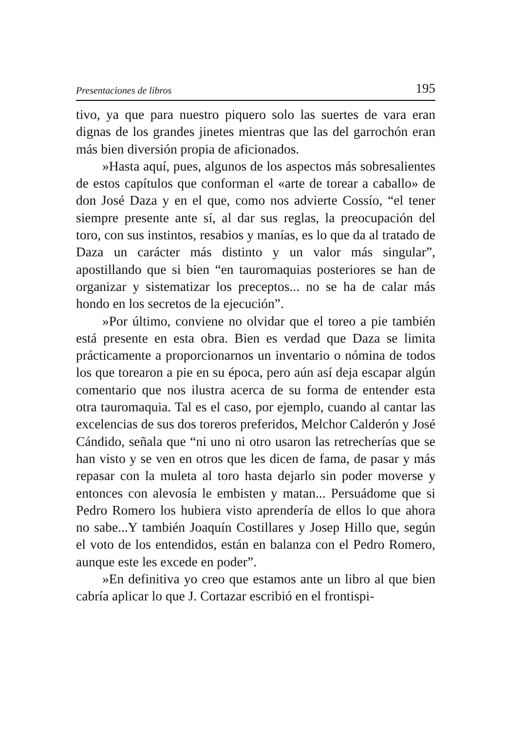Presentaciones de libros 195
tivo, ya que para nuestro piquero solo las suertes de vara eran dignas de los grandes jinetes mientras que las del garrochón eran más bien diversión propia de aficionados.
»Hasta aquí, pues, algunos de los aspectos más sobresalientes de estos capítulos que conforman el «arte de torear a caballo» de don José Daza y en el que, como nos advierte Cossío, “el tener siempre presente ante sí, al dar sus reglas, la preocupación del toro, con sus instintos, resabios y manías, es lo que da al tratado de Daza un carácter más distinto y un valor más singular”, apostillando que si bien “en tauromaquias posteriores se han de organizar y sistematizar los preceptos... no se ha de calar más hondo en los secretos de la ejecución”.
»Por último, conviene no olvidar que el toreo a pie también está presente en esta obra. Bien es verdad que Daza se limita prácticamente a proporcionarnos un inventario o nómina de todos los que torearon a pie en su época, pero aún así deja escapar algún comentario que nos ilustra acerca de su forma de entender esta otra tauromaquia. Tal es el caso, por ejemplo, cuando al cantar las excelencias de sus dos toreros preferidos, Melchor Calderón y José Cándido, señala que “ni uno ni otro usaron las retrecherías que se han visto y se ven en otros que les dicen de fama, de pasar y más repasar con la muleta al toro hasta dejarlo sin poder moverse y entonces con alevosía le embisten y matan... Persuádome que si Pedro Romero los hubiera visto aprendería de ellos lo que ahora no sabe...Y también Joaquín Costillares y Josep Hillo que, según el voto de los entendidos, están en balanza con el Pedro Romero, aunque este les excede en poder”.
»En definitiva yo creo que estamos ante un libro al que bien cabría aplicar lo que J. Cortazar escribió en el frontispi-